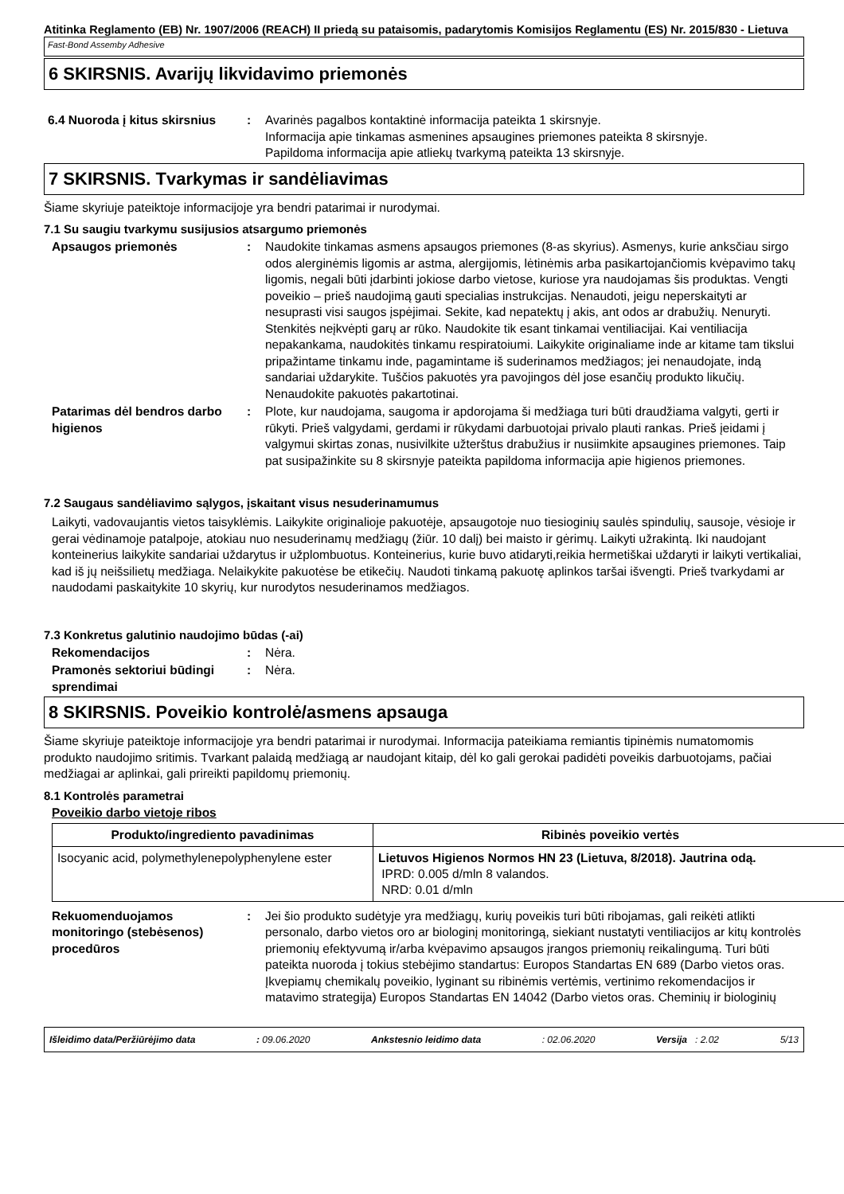Atitinka Reglamento (EB) Nr. 1907/2006 (REACH) II priedą su pataisomis, padarytomis Komisijos Reglamentu (ES) Nr. 2015/830 - Lietuva
Fast-Bond Assemby Adhesive
6 SKIRSNIS. Avarijų likvidavimo priemonės
6.4 Nuoroda į kitus skirsnius
: Avarinės pagalbos kontaktinė informacija pateikta 1 skirsnyje.
Informacija apie tinkamas asmenines apsaugines priemones pateikta 8 skirsnyje.
Papildoma informacija apie atliekų tvarkymą pateikta 13 skirsnyje.
7 SKIRSNIS. Tvarkymas ir sandėliavimas
Šiame skyriuje pateiktoje informacijoje yra bendri patarimai ir nurodymai.
7.1 Su saugiu tvarkymu susijusios atsargumo priemonės
Apsaugos priemonės : Naudokite tinkamas asmens apsaugos priemones (8-as skyrius). Asmenys, kurie anksčiau sirgo odos alerginėmis ligomis ar astma, alergijomis, lėtinėmis arba pasikartojančiomis kvėpavimo takų ligomis, negali būti įdarbinti jokiose darbo vietose, kuriose yra naudojamas šis produktas. Vengti poveikio – prieš naudojimą gauti specialias instrukcijas. Nenaudoti, jeigu neperskaityti ar nesuprasti visi saugos įspėjimai. Sekite, kad nepatektų į akis, ant odos ar drabužių. Nenuryti. Stenkitės neįkvėpti garų ar rūko. Naudokite tik esant tinkamai ventiliacijai. Kai ventiliacija nepakankama, naudokitės tinkamu respiratoiumi. Laikykite originaliame inde ar kitame tam tikslui pripažintame tinkamu inde, pagamintame iš suderinamos medžiagos; jei nenaudojate, indą sandariai uždarykite. Tuščios pakuotės yra pavojingos dėl jose esančių produkto likučių. Nenaudokite pakuotės pakartotinai.
Patarimas dėl bendros darbo higienos
: Plote, kur naudojama, saugoma ir apdorojama ši medžiaga turi būti draudžiama valgyti, gerti ir rūkyti. Prieš valgydami, gerdami ir rūkydami darbuotojai privalo plauti rankas. Prieš įeidami į valgymui skirtas zonas, nusivilkite užterštus drabužius ir nusiimkite apsaugines priemones. Taip pat susipažinkite su 8 skirsnyje pateikta papildoma informacija apie higienos priemones.
7.2 Saugaus sandėliavimo sąlygos, įskaitant visus nesuderinamumus
Laikyti, vadovaujantis vietos taisyklėmis. Laikykite originalioje pakuotėje, apsaugotoje nuo tiesioginių saulės spindulių, sausoje, vėsioje ir gerai vėdinamoje patalpoje, atokiau nuo nesuderinamų medžiagų (žiūr. 10 dalį) bei maisto ir gėrimų. Laikyti užrakintą. Iki naudojant konteinerius laikykite sandariai uždarytus ir užplombuotus. Konteinerius, kurie buvo atidaryti,reikia hermetiškai uždaryti ir laikyti vertikaliai, kad iš jų neišsilietų medžiaga. Nelaikykite pakuotėse be etikečių. Naudoti tinkamą pakuotę aplinkos taršai išvengti. Prieš tvarkydami ar naudodami paskaitykite 10 skyrių, kur nurodytos nesuderinamos medžiagos.
7.3 Konkretus galutinio naudojimo būdas (-ai)
Rekomendacijos : Nėra.
Pramonės sektoriui būdingi sprendimai
: Nėra.
8 SKIRSNIS. Poveikio kontrolė/asmens apsauga
Šiame skyriuje pateiktoje informacijoje yra bendri patarimai ir nurodymai. Informacija pateikiama remiantis tipinėmis numatomomis produkto naudojimo sritimis. Tvarkant palaidą medžiagą ar naudojant kitaip, dėl ko gali gerokai padidėti poveikis darbuotojams, pačiai medžiagai ar aplinkai, gali prireikti papildomų priemonių.
8.1 Kontrolės parametrai
Poveikio darbo vietoje ribos
| Produkto/ingrediento pavadinimas | Ribinės poveikio vertės |
| --- | --- |
| Isocyanic acid, polymethylenepolyphenylene ester | Lietuvos Higienos Normos HN 23 (Lietuva, 8/2018). Jautrina odą. IPRD: 0.005 d/mln 8 valandos. NRD: 0.01 d/mln |
Rekuomenduojamos monitoringo (stebėsenos) procedūros
: Jei šio produkto sudėtyje yra medžiagų, kurių poveikis turi būti ribojamas, gali reikėti atlikti personalo, darbo vietos oro ar biologinį monitoringą, siekiant nustatyti ventiliacijos ar kitų kontrolės priemonių efektyvumą ir/arba kvėpavimo apsaugos įrangos priemonių reikalingumą. Turi būti pateikta nuoroda į tokius stebėjimo standartus: Europos Standartas EN 689 (Darbo vietos oras. Įkvepiamų chemikalų poveikio, lyginant su ribinėmis vertėmis, vertinimo rekomendacijos ir matavimo strategija) Europos Standartas EN 14042 (Darbo vietos oras. Cheminių ir biologinių
Išleidimo data/Peržiūrėjimo data : 09.06.2020 Ankstesnio leidimo data : 02.06.2020 Versija : 2.02 5/13